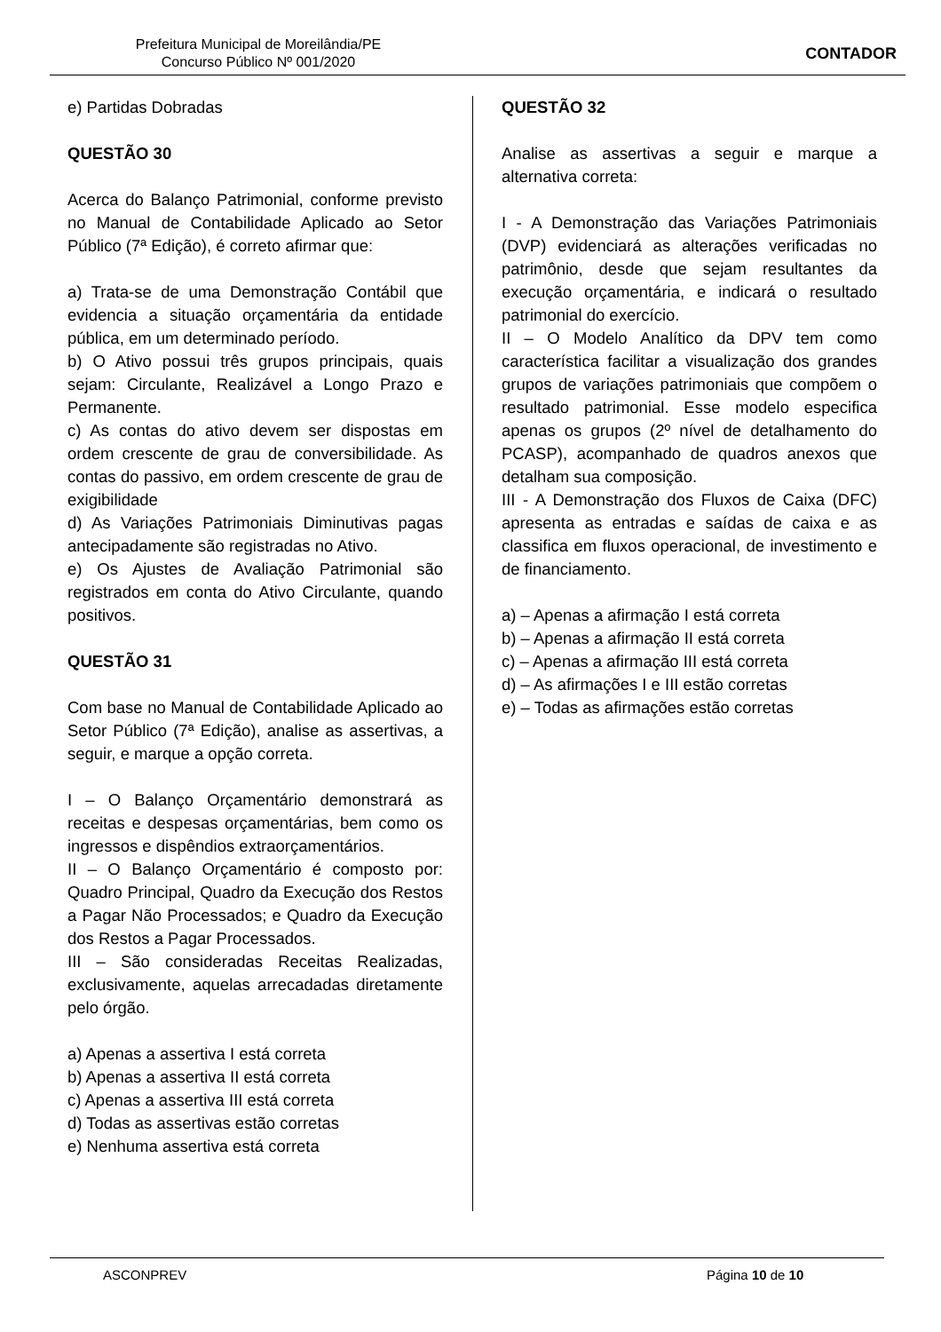Prefeitura Municipal de Moreilândia/PE
Concurso Público Nº 001/2020
CONTADOR
e) Partidas Dobradas
QUESTÃO 30
Acerca do Balanço Patrimonial, conforme previsto no Manual de Contabilidade Aplicado ao Setor Público (7ª Edição), é correto afirmar que:
a) Trata-se de uma Demonstração Contábil que evidencia a situação orçamentária da entidade pública, em um determinado período.
b) O Ativo possui três grupos principais, quais sejam: Circulante, Realizável a Longo Prazo e Permanente.
c) As contas do ativo devem ser dispostas em ordem crescente de grau de conversibilidade. As contas do passivo, em ordem crescente de grau de exigibilidade
d) As Variações Patrimoniais Diminutivas pagas antecipadamente são registradas no Ativo.
e) Os Ajustes de Avaliação Patrimonial são registrados em conta do Ativo Circulante, quando positivos.
QUESTÃO 31
Com base no Manual de Contabilidade Aplicado ao Setor Público (7ª Edição), analise as assertivas, a seguir, e marque a opção correta.
I – O Balanço Orçamentário demonstrará as receitas e despesas orçamentárias, bem como os ingressos e dispêndios extraorçamentários.
II – O Balanço Orçamentário é composto por: Quadro Principal, Quadro da Execução dos Restos a Pagar Não Processados; e Quadro da Execução dos Restos a Pagar Processados.
III – São consideradas Receitas Realizadas, exclusivamente, aquelas arrecadadas diretamente pelo órgão.
a) Apenas a assertiva I está correta
b) Apenas a assertiva II está correta
c) Apenas a assertiva III está correta
d) Todas as assertivas estão corretas
e) Nenhuma assertiva está correta
QUESTÃO 32
Analise as assertivas a seguir e marque a alternativa correta:
I - A Demonstração das Variações Patrimoniais (DVP) evidenciará as alterações verificadas no patrimônio, desde que sejam resultantes da execução orçamentária, e indicará o resultado patrimonial do exercício.
II – O Modelo Analítico da DPV tem como característica facilitar a visualização dos grandes grupos de variações patrimoniais que compõem o resultado patrimonial. Esse modelo especifica apenas os grupos (2º nível de detalhamento do PCASP), acompanhado de quadros anexos que detalham sua composição.
III - A Demonstração dos Fluxos de Caixa (DFC) apresenta as entradas e saídas de caixa e as classifica em fluxos operacional, de investimento e de financiamento.
a) – Apenas a afirmação I está correta
b) – Apenas a afirmação II está correta
c) – Apenas a afirmação III está correta
d) – As afirmações I e III estão corretas
e) – Todas as afirmações estão corretas
ASCONPREV Página 10 de 10